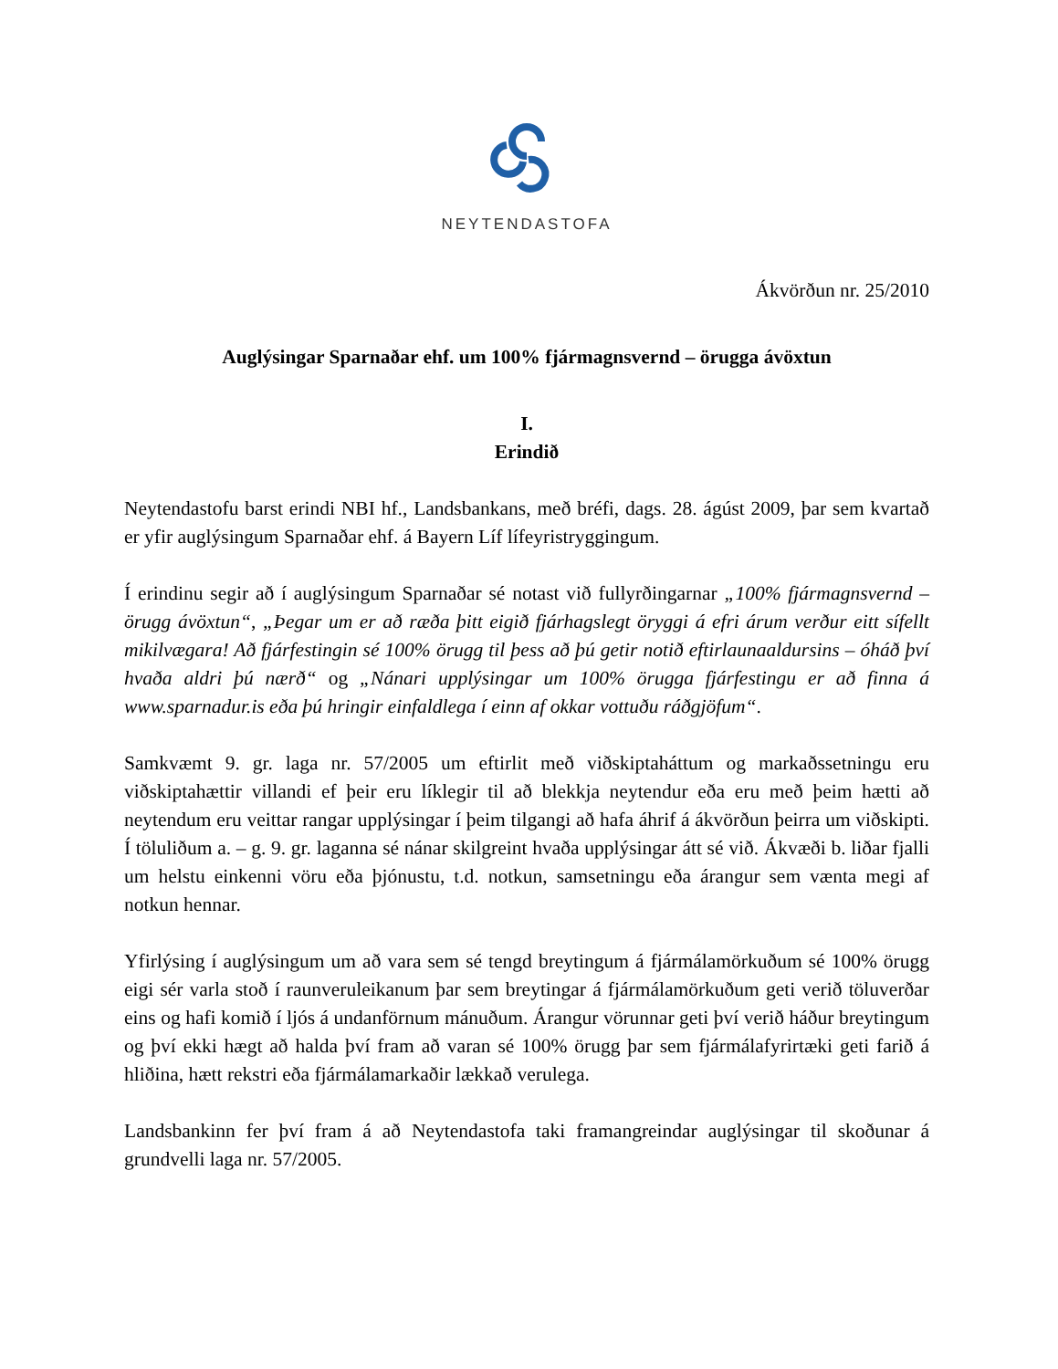NEYTENDASTOFA
Ákvörðun nr. 25/2010
Auglýsingar Sparnaðar ehf. um 100% fjármagnsvernd – örugga ávöxtun
I.
Erindið
Neytendastofu barst erindi NBI hf., Landsbankans, með bréfi, dags. 28. ágúst 2009, þar sem kvartað er yfir auglýsingum Sparnaðar ehf. á Bayern Líf lífeyristryggingum.
Í erindinu segir að í auglýsingum Sparnaðar sé notast við fullyrðingarnar „100% fjármagnsvernd – örugg ávöxtun“, „Þegar um er að ræða þitt eigið fjárhagslegt öryggi á efri árum verður eitt sífellt mikilvægara! Að fjárfestingin sé 100% örugg til þess að þú getir notið eftirlaunaaldursins – óháð því hvaða aldri þú nærð“ og „Nánari upplýsingar um 100% örugga fjárfestingu er að finna á www.sparnadur.is eða þú hringir einfaldlega í einn af okkar vottuðu ráðgjöfum“.
Samkvæmt 9. gr. laga nr. 57/2005 um eftirlit með viðskiptaháttum og markaðssetningu eru viðskiptahættir villandi ef þeir eru líklegir til að blekkja neytendur eða eru með þeim hætti að neytendum eru veittar rangar upplýsingar í þeim tilgangi að hafa áhrif á ákvörðun þeirra um viðskipti. Í töluliðum a. – g. 9. gr. laganna sé nánar skilgreint hvaða upplýsingar átt sé við. Ákvæði b. liðar fjalli um helstu einkenni vöru eða þjónustu, t.d. notkun, samsetningu eða árangur sem vænta megi af notkun hennar.
Yfirlýsing í auglýsingum um að vara sem sé tengd breytingum á fjármálamörkuðum sé 100% örugg eigi sér varla stoð í raunveruleikanum þar sem breytingar á fjármálamörkuðum geti verið töluverðar eins og hafi komið í ljós á undanförnum mánuðum. Árangur vörunnar geti því verið háður breytingum og því ekki hægt að halda því fram að varan sé 100% örugg þar sem fjármálafyrirtæki geti farið á hliðina, hætt rekstri eða fjármálamarkaðir lækkað verulega.
Landsbankinn fer því fram á að Neytendastofa taki framangreindar auglýsingar til skoðunar á grundvelli laga nr. 57/2005.